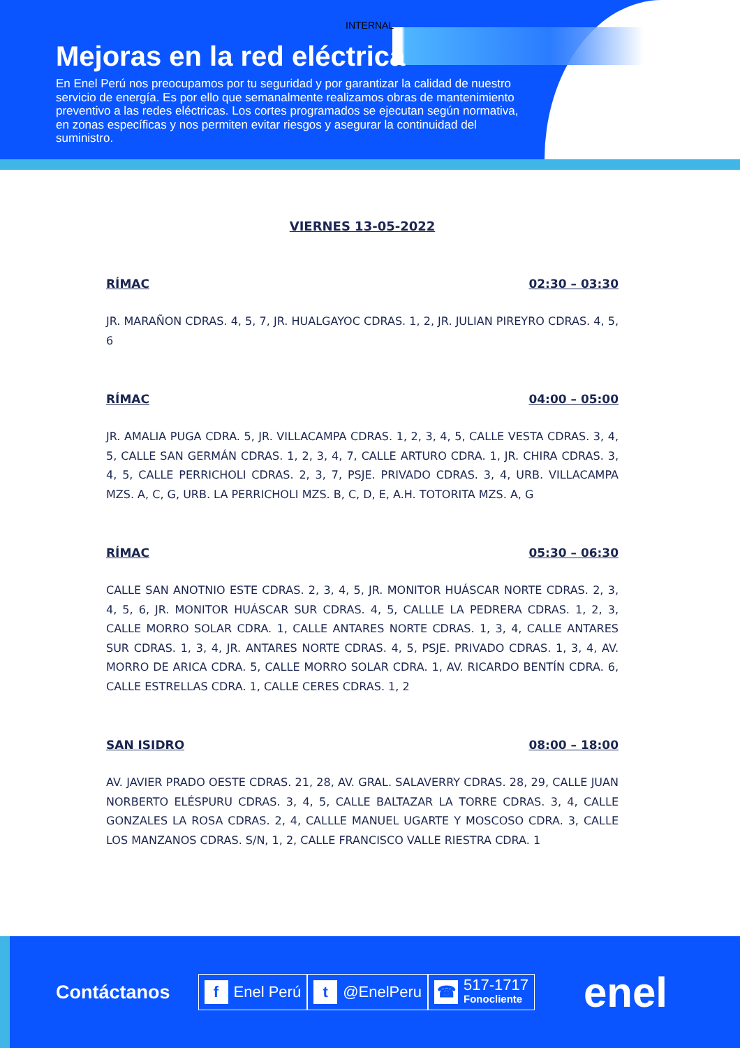INTERNAL
Mejoras en la red eléctrica
En Enel Perú nos preocupamos por tu seguridad y por garantizar la calidad de nuestro servicio de energía. Es por ello que semanalmente realizamos obras de mantenimiento preventivo a las redes eléctricas. Los cortes programados se ejecutan según normativa, en zonas específicas y nos permiten evitar riesgos y asegurar la continuidad del suministro.
VIERNES 13-05-2022
RÍMAC 02:30 – 03:30
JR. MARAÑON CDRAS. 4, 5, 7, JR. HUALGAYOC CDRAS. 1, 2, JR. JULIAN PIREYRO CDRAS. 4, 5, 6
RÍMAC 04:00 – 05:00
JR. AMALIA PUGA CDRA. 5, JR. VILLACAMPA CDRAS. 1, 2, 3, 4, 5, CALLE VESTA CDRAS. 3, 4, 5, CALLE SAN GERMÁN CDRAS. 1, 2, 3, 4, 7, CALLE ARTURO CDRA. 1, JR. CHIRA CDRAS. 3, 4, 5, CALLE PERRICHOLI CDRAS. 2, 3, 7, PSJE. PRIVADO CDRAS. 3, 4, URB. VILLACAMPA MZS. A, C, G, URB. LA PERRICHOLI MZS. B, C, D, E, A.H. TOTORITA MZS. A, G
RÍMAC 05:30 – 06:30
CALLE SAN ANOTNIO ESTE CDRAS. 2, 3, 4, 5, JR. MONITOR HUÁSCAR NORTE CDRAS. 2, 3, 4, 5, 6, JR. MONITOR HUÁSCAR SUR CDRAS. 4, 5, CALLLE LA PEDRERA CDRAS. 1, 2, 3, CALLE MORRO SOLAR CDRA. 1, CALLE ANTARES NORTE CDRAS. 1, 3, 4, CALLE ANTARES SUR CDRAS. 1, 3, 4, JR. ANTARES NORTE CDRAS. 4, 5, PSJE. PRIVADO CDRAS. 1, 3, 4, AV. MORRO DE ARICA CDRA. 5, CALLE MORRO SOLAR CDRA. 1, AV. RICARDO BENTÍN CDRA. 6, CALLE ESTRELLAS CDRA. 1, CALLE CERES CDRAS. 1, 2
SAN ISIDRO 08:00 – 18:00
AV. JAVIER PRADO OESTE CDRAS. 21, 28, AV. GRAL. SALAVERRY CDRAS. 28, 29, CALLE JUAN NORBERTO ELÉSPURU CDRAS. 3, 4, 5, CALLE BALTAZAR LA TORRE CDRAS. 3, 4, CALLE GONZALES LA ROSA CDRAS. 2, 4, CALLLE MANUEL UGARTE Y MOSCOSO CDRA. 3, CALLE LOS MANZANOS CDRAS. S/N, 1, 2, CALLE FRANCISCO VALLE RIESTRA CDRA. 1
Contáctanos
f Enel Perú
t @EnelPeru
☎ 517-1717
Fonocliente
enel